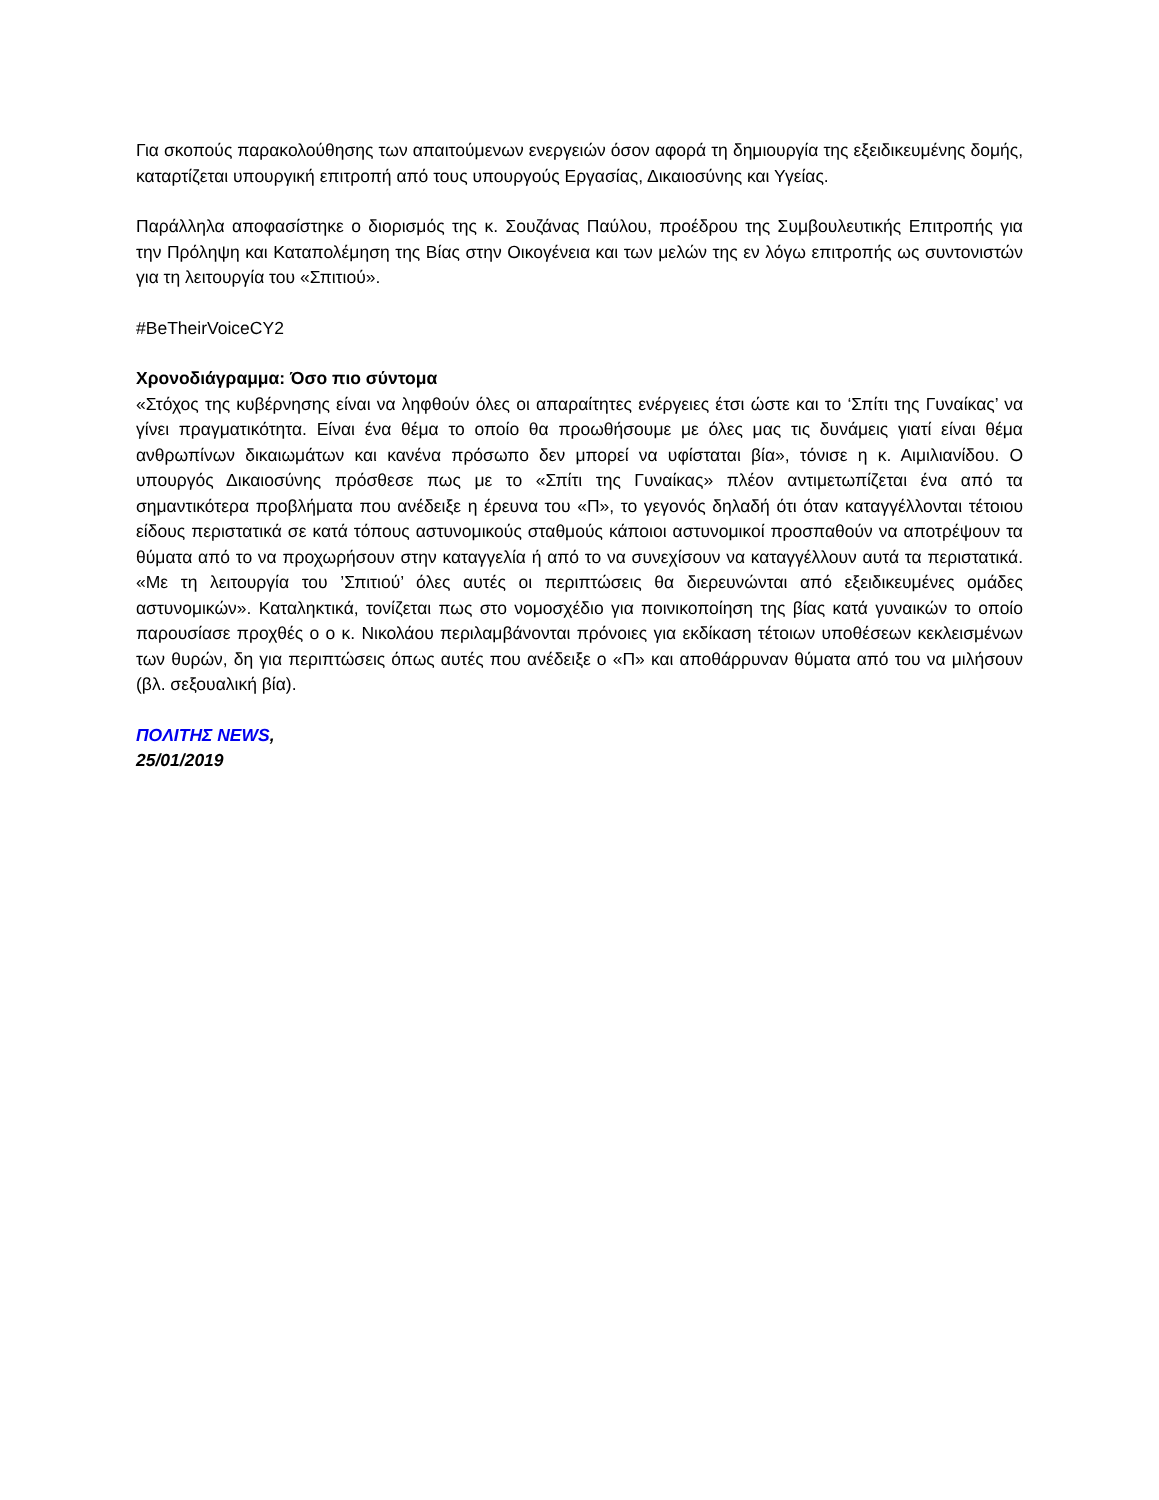Για σκοπούς παρακολούθησης των απαιτούμενων ενεργειών όσον αφορά τη δημιουργία της εξειδικευμένης δομής, καταρτίζεται υπουργική επιτροπή από τους υπουργούς Εργασίας, Δικαιοσύνης και Υγείας.
Παράλληλα αποφασίστηκε ο διορισμός της κ. Σουζάνας Παύλου, προέδρου της Συμβουλευτικής Επιτροπής για την Πρόληψη και Καταπολέμηση της Βίας στην Οικογένεια και των μελών της εν λόγω επιτροπής ως συντονιστών για τη λειτουργία του «Σπιτιού».
#BeTheirVoiceCY2
Χρονοδιάγραμμα: Όσο πιο σύντομα
«Στόχος της κυβέρνησης είναι να ληφθούν όλες οι απαραίτητες ενέργειες έτσι ώστε και το ‘Σπίτι της Γυναίκας’ να γίνει πραγματικότητα. Είναι ένα θέμα το οποίο θα προωθήσουμε με όλες μας τις δυνάμεις γιατί είναι θέμα ανθρωπίνων δικαιωμάτων και κανένα πρόσωπο δεν μπορεί να υφίσταται βία», τόνισε η κ. Αιμιλιανίδου. Ο υπουργός Δικαιοσύνης πρόσθεσε πως με το «Σπίτι της Γυναίκας» πλέον αντιμετωπίζεται ένα από τα σημαντικότερα προβλήματα που ανέδειξε η έρευνα του «Π», το γεγονός δηλαδή ότι όταν καταγγέλλονται τέτοιου είδους περιστατικά σε κατά τόπους αστυνομικούς σταθμούς κάποιοι αστυνομικοί προσπαθούν να αποτρέψουν τα θύματα από το να προχωρήσουν στην καταγγελία ή από το να συνεχίσουν να καταγγέλλουν αυτά τα περιστατικά. «Με τη λειτουργία του ’Σπιτιού’ όλες αυτές οι περιπτώσεις θα διερευνώνται από εξειδικευμένες ομάδες αστυνομικών». Καταληκτικά, τονίζεται πως στο νομοσχέδιο για ποινικοποίηση της βίας κατά γυναικών το οποίο παρουσίασε προχθές ο ο κ. Νικολάου περιλαμβάνονται πρόνοιες για εκδίκαση τέτοιων υποθέσεων κεκλεισμένων των θυρών, δη για περιπτώσεις όπως αυτές που ανέδειξε ο «Π» και αποθάρρυναν θύματα από του να μιλήσουν (βλ. σεξουαλική βία).
ΠΟΛΙΤΗΣ NEWS,
25/01/2019